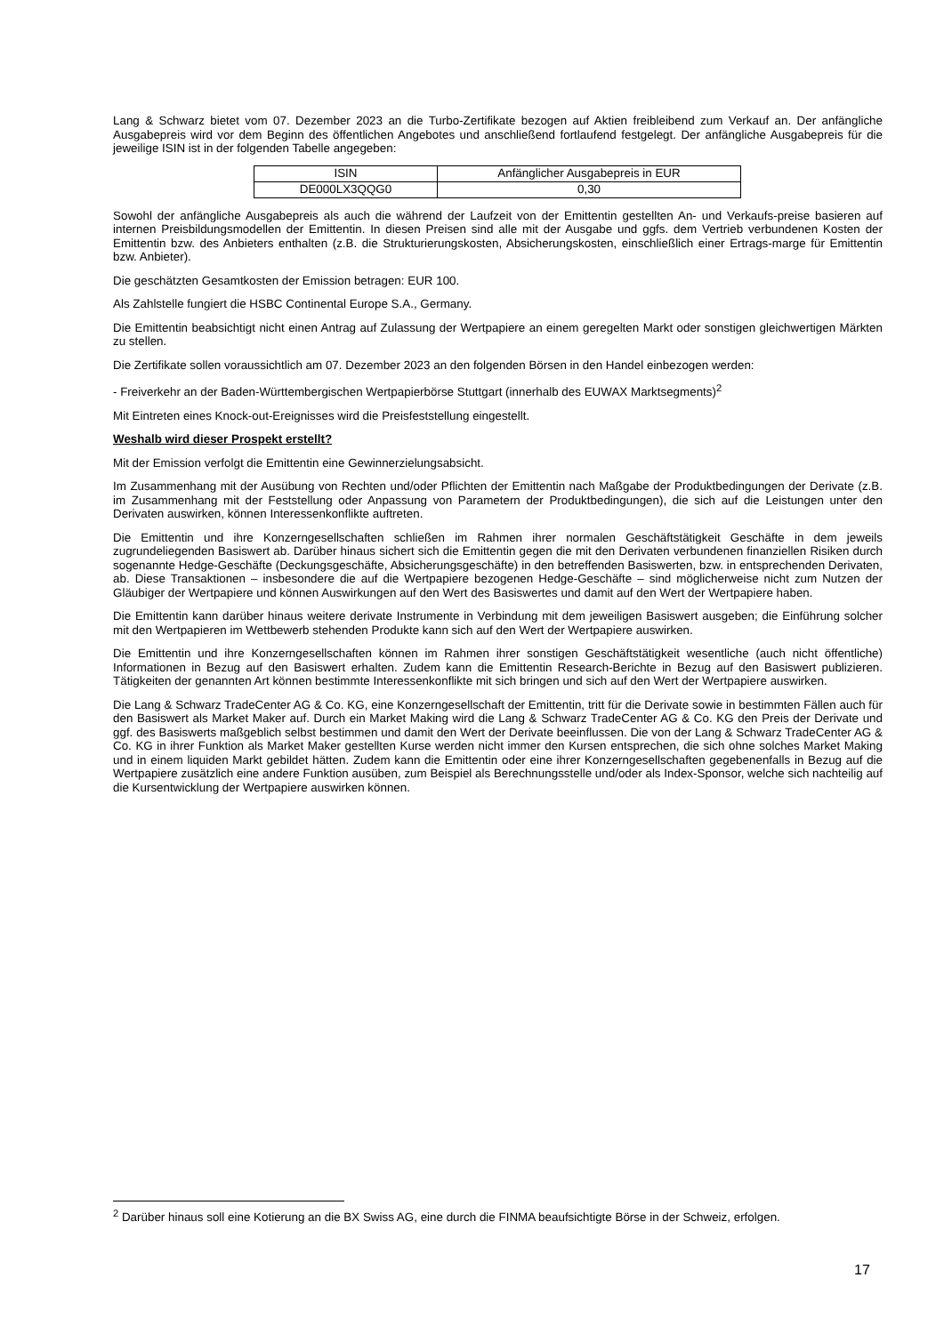Lang & Schwarz bietet vom 07. Dezember 2023 an die Turbo-Zertifikate bezogen auf Aktien freibleibend zum Verkauf an. Der anfängliche Ausgabepreis wird vor dem Beginn des öffentlichen Angebotes und anschließend fortlaufend festgelegt. Der anfängliche Ausgabepreis für die jeweilige ISIN ist in der folgenden Tabelle angegeben:
| ISIN | Anfänglicher Ausgabepreis in EUR |
| DE000LX3QQG0 | 0,30 |
Sowohl der anfängliche Ausgabepreis als auch die während der Laufzeit von der Emittentin gestellten An- und Verkaufs-preise basieren auf internen Preisbildungsmodellen der Emittentin. In diesen Preisen sind alle mit der Ausgabe und ggfs. dem Vertrieb verbundenen Kosten der Emittentin bzw. des Anbieters enthalten (z.B. die Strukturierungskosten, Absicherungskosten, einschließlich einer Ertrags-marge für Emittentin bzw. Anbieter).
Die geschätzten Gesamtkosten der Emission betragen: EUR 100.
Als Zahlstelle fungiert die HSBC Continental Europe S.A., Germany.
Die Emittentin beabsichtigt nicht einen Antrag auf Zulassung der Wertpapiere an einem geregelten Markt oder sonstigen gleichwertigen Märkten zu stellen.
Die Zertifikate sollen voraussichtlich am 07. Dezember 2023 an den folgenden Börsen in den Handel einbezogen werden:
- Freiverkehr an der Baden-Württembergischen Wertpapierbörse Stuttgart (innerhalb des EUWAX Marktsegments)<sup>2</sup>
Mit Eintreten eines Knock-out-Ereignisses wird die Preisfeststellung eingestellt.
Weshalb wird dieser Prospekt erstellt?
Mit der Emission verfolgt die Emittentin eine Gewinnerzielungsabsicht.
Im Zusammenhang mit der Ausübung von Rechten und/oder Pflichten der Emittentin nach Maßgabe der Produktbedingungen der Derivate (z.B. im Zusammenhang mit der Feststellung oder Anpassung von Parametern der Produktbedingungen), die sich auf die Leistungen unter den Derivaten auswirken, können Interessenkonflikte auftreten.
Die Emittentin und ihre Konzerngesellschaften schließen im Rahmen ihrer normalen Geschäftstätigkeit Geschäfte in dem jeweils zugrundeliegenden Basiswert ab. Darüber hinaus sichert sich die Emittentin gegen die mit den Derivaten verbundenen finanziellen Risiken durch sogenannte Hedge-Geschäfte (Deckungsgeschäfte, Absicherungsgeschäfte) in den betreffenden Basiswerten, bzw. in entsprechenden Derivaten, ab. Diese Transaktionen – insbesondere die auf die Wertpapiere bezogenen Hedge-Geschäfte – sind möglicherweise nicht zum Nutzen der Gläubiger der Wertpapiere und können Auswirkungen auf den Wert des Basiswertes und damit auf den Wert der Wertpapiere haben.
Die Emittentin kann darüber hinaus weitere derivate Instrumente in Verbindung mit dem jeweiligen Basiswert ausgeben; die Einführung solcher mit den Wertpapieren im Wettbewerb stehenden Produkte kann sich auf den Wert der Wertpapiere auswirken.
Die Emittentin und ihre Konzerngesellschaften können im Rahmen ihrer sonstigen Geschäftstätigkeit wesentliche (auch nicht öffentliche) Informationen in Bezug auf den Basiswert erhalten. Zudem kann die Emittentin Research-Berichte in Bezug auf den Basiswert publizieren. Tätigkeiten der genannten Art können bestimmte Interessenkonflikte mit sich bringen und sich auf den Wert der Wertpapiere auswirken.
Die Lang & Schwarz TradeCenter AG & Co. KG, eine Konzerngesellschaft der Emittentin, tritt für die Derivate sowie in bestimmten Fällen auch für den Basiswert als Market Maker auf. Durch ein Market Making wird die Lang & Schwarz TradeCenter AG & Co. KG den Preis der Derivate und ggf. des Basiswerts maßgeblich selbst bestimmen und damit den Wert der Derivate beeinflussen. Die von der Lang & Schwarz TradeCenter AG & Co. KG in ihrer Funktion als Market Maker gestellten Kurse werden nicht immer den Kursen entsprechen, die sich ohne solches Market Making und in einem liquiden Markt gebildet hätten. Zudem kann die Emittentin oder eine ihrer Konzerngesellschaften gegebenenfalls in Bezug auf die Wertpapiere zusätzlich eine andere Funktion ausüben, zum Beispiel als Berechnungsstelle und/oder als Index-Sponsor, welche sich nachteilig auf die Kursentwicklung der Wertpapiere auswirken können.
<sup>2</sup> Darüber hinaus soll eine Kotierung an die BX Swiss AG, eine durch die FINMA beaufsichtigte Börse in der Schweiz, erfolgen.
17